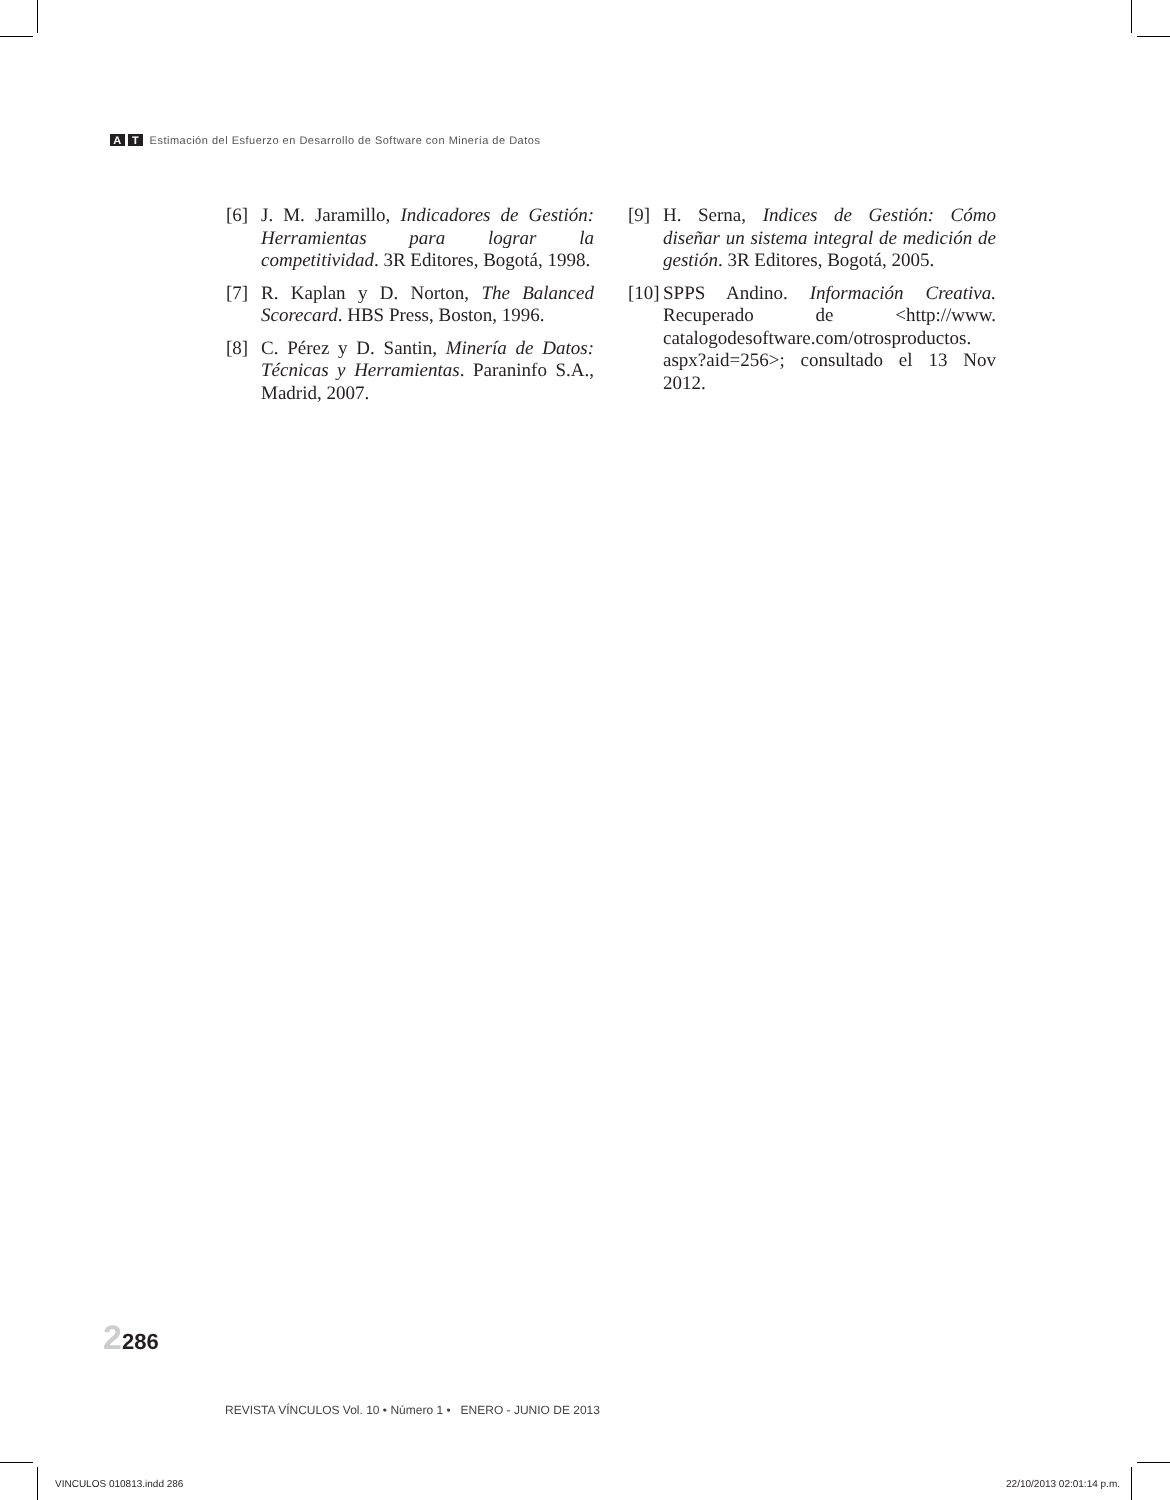A T Estimación del Esfuerzo en Desarrollo de Software con Minería de Datos
[6] J. M. Jaramillo, Indicadores de Gestión: Herramientas para lograr la competitividad. 3R Editores, Bogotá, 1998.
[7] R. Kaplan y D. Norton, The Balanced Scorecard. HBS Press, Boston, 1996.
[8] C. Pérez y D. Santin, Minería de Datos: Técnicas y Herramientas. Paraninfo S.A., Madrid, 2007.
[9] H. Serna, Indices de Gestión: Cómo diseñar un sistema integral de medición de gestión. 3R Editores, Bogotá, 2005.
[10] SPPS Andino. Información Creativa. Recuperado de <http://www. catalogodesoftware.com/otrosproductos. aspx?aid=256>; consultado el 13 Nov 2012.
2286
REVISTA VÍNCULOS Vol. 10 • Número 1 • ENERO - JUNIO DE 2013
VINCULOS 010813.indd 286 22/10/2013 02:01:14 p.m.